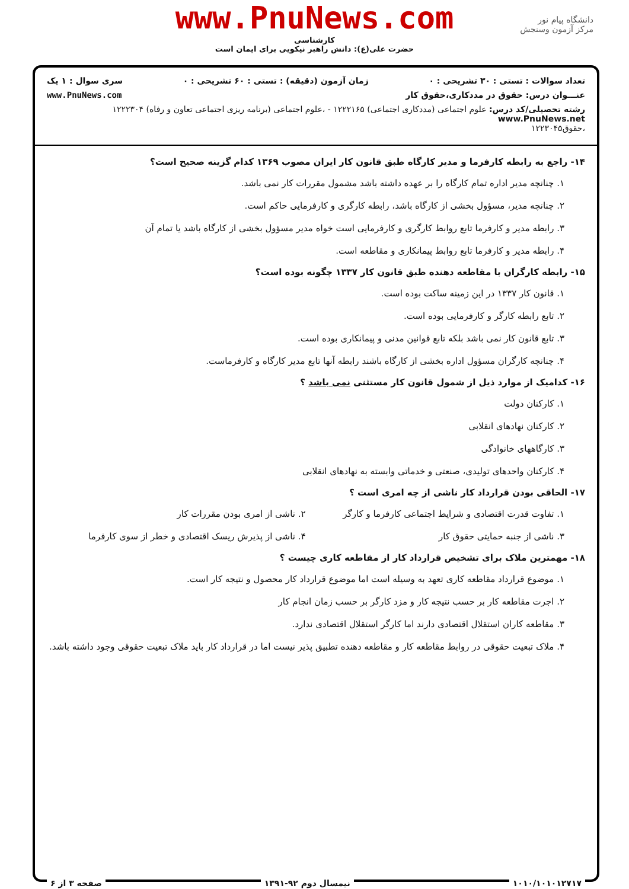www.PnuNews.com
کارشناسی
حضرت علی(ع): دانش راهبر نیکویی برای ایمان است
دانشگاه پیام نور
مرکز آزمون وسنجش
تعداد سوالات : تستی : ۳۰ تشریحی : ۰ زمان آزمون (دقیقه) : تستی : ۶۰ تشریحی : ۰ سری سوال : ۱ یک
عنـــوان درس: حقوق در مددکاری،حقوق کار www.PnuNews.com
رشته تحصیلی/کد درس: علوم اجتماعی (مددکاری اجتماعی) ۱۲۲۲۱۶۵ - ،علوم اجتماعی (برنامه ریزی اجتماعی تعاون و رفاه) ۱۲۲۲۳۰۴ www.PnuNews.net
،حقوق۱۲۲۳۰۴۵
۱۴- راجع به رابطه کارفرما و مدیر کارگاه طبق قانون کار ایران مصوب ۱۳۶۹ کدام گزینه صحیح است؟
۱. چنانچه مدیر اداره تمام کارگاه را بر عهده داشته باشد مشمول مقررات کار نمی باشد.
۲. چنانچه مدیر، مسؤول بخشی از کارگاه باشد، رابطه کارگری و کارفرمایی حاکم است.
۳. رابطه مدیر و کارفرما تابع روابط کارگری و کارفرمایی است خواه مدیر مسؤول بخشی از کارگاه باشد یا تمام آن
۴. رابطه مدیر و کارفرما تابع روابط پیمانکاری و مقاطعه است.
۱۵- رابطه کارگران با مقاطعه دهنده طبق قانون کار ۱۳۳۷ چگونه بوده است؟
۱. قانون کار ۱۳۳۷ در این زمینه ساکت بوده است.
۲. تابع رابطه کارگر و کارفرمایی بوده است.
۳. تابع قانون کار نمی باشد بلکه تابع قوانین مدنی و پیمانکاری بوده است.
۴. چنانچه کارگران مسؤول اداره بخشی از کارگاه باشند رابطه آنها تابع مدیر کارگاه و کارفرماست.
۱۶- کدامیک از موارد ذیل از شمول قانون کار مستثنی نمی باشد ؟
۱. کارکنان دولت
۲. کارکنان نهادهای انقلابی
۳. کارگاههای خانوادگی
۴. کارکنان واحدهای تولیدی، صنعتی و خدماتی وابسته به نهادهای انقلابی
۱۷- الحاقی بودن قرارداد کار ناشی از چه امری است ؟
۱. تفاوت قدرت اقتصادی و شرایط اجتماعی کارفرما و کارگر
۲. ناشی از امری بودن مقررات کار
۳. ناشی از جنبه حمایتی حقوق کار
۴. ناشی از پذیرش ریسک اقتصادی و خطر از سوی کارفرما
۱۸- مهمترین ملاک برای تشخیص قرارداد کار از مقاطعه کاری چیست ؟
۱. موضوع قرارداد مقاطعه کاری تعهد به وسیله است اما موضوع قرارداد کار محصول و نتیجه کار است.
۲. اجرت مقاطعه کار بر حسب نتیجه کار و مزد کارگر بر حسب زمان انجام کار
۳. مقاطعه کاران استقلال اقتصادی دارند اما کارگر استقلال اقتصادی ندارد.
۴. ملاک تبعیت حقوقی در روابط مقاطعه کار و مقاطعه دهنده تطبیق پذیر نیست اما در قرارداد کار باید ملاک تبعیت حقوقی وجود داشته باشد.
۱۰۱۰/۱۰۱۰۱۲۷۱۷ نیمسال دوم ۹۲-۱۳۹۱ صفحه ۳ از ۶